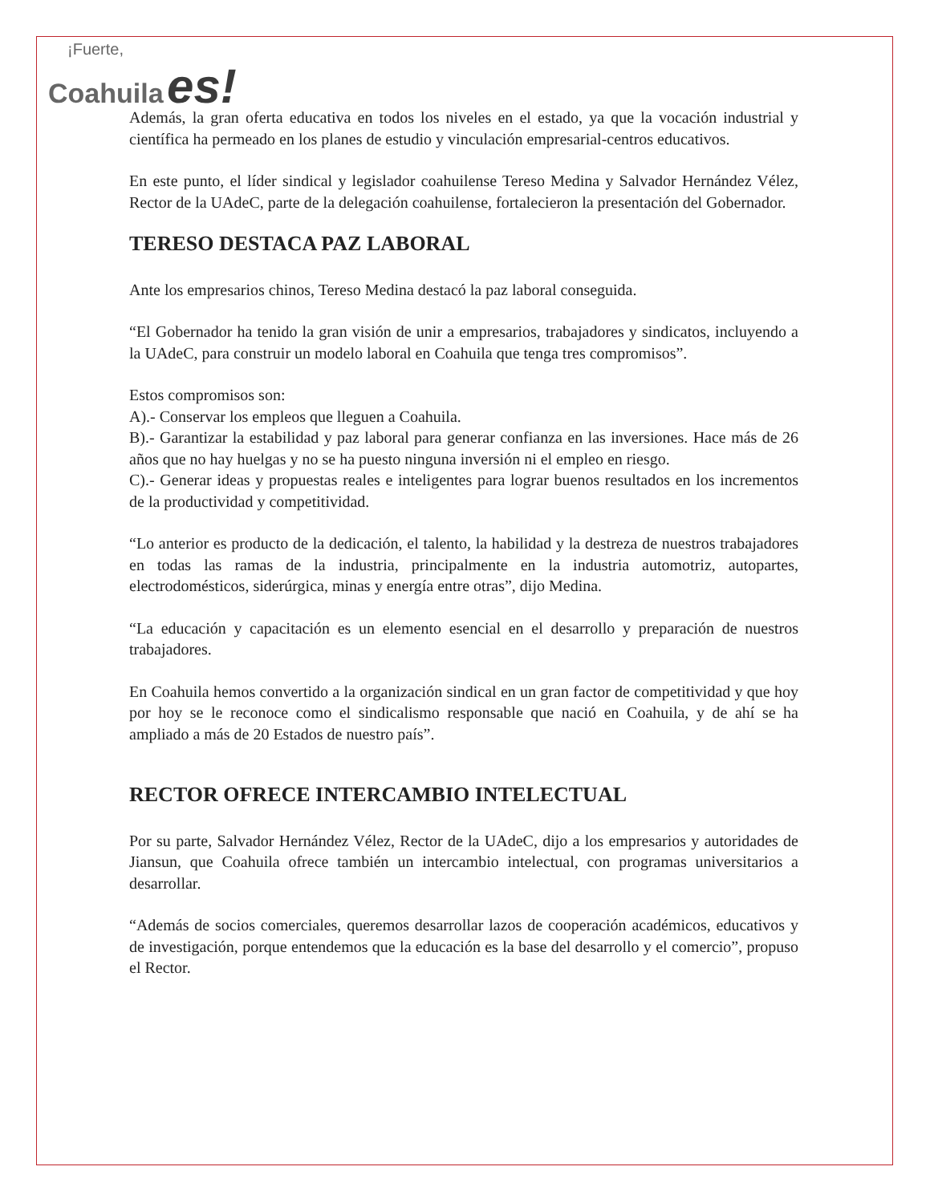¡Fuerte,
Coahuila es!
Además, la gran oferta educativa en todos los niveles en el estado, ya que la vocación industrial y científica ha permeado en los planes de estudio y vinculación empresarial-centros educativos.
En este punto, el líder sindical y legislador coahuilense Tereso Medina y Salvador Hernández Vélez, Rector de la UAdeC, parte de la delegación coahuilense, fortalecieron la presentación del Gobernador.
TERESO DESTACA PAZ LABORAL
Ante los empresarios chinos, Tereso Medina destacó la paz laboral conseguida.
“El Gobernador ha tenido la gran visión de unir a empresarios, trabajadores y sindicatos, incluyendo a la UAdeC, para construir un modelo laboral en Coahuila que tenga tres compromisos”.
Estos compromisos son:
A).- Conservar los empleos que lleguen a Coahuila.
B).- Garantizar la estabilidad y paz laboral para generar confianza en las inversiones. Hace más de 26 años que no hay huelgas y no se ha puesto ninguna inversión ni el empleo en riesgo.
C).- Generar ideas y propuestas reales e inteligentes para lograr buenos resultados en los incrementos de la productividad y competitividad.
“Lo anterior es producto de la dedicación, el talento, la habilidad y la destreza de nuestros trabajadores en todas las ramas de la industria, principalmente en la industria automotriz, autopartes, electrodomésticos, siderúrgica, minas y energía entre otras”, dijo Medina.
“La educación y capacitación es un elemento esencial en el desarrollo y preparación de nuestros trabajadores.
En Coahuila hemos convertido a la organización sindical en un gran factor de competitividad y que hoy por hoy se le reconoce como el sindicalismo responsable que nació en Coahuila, y de ahí se ha ampliado a más de 20 Estados de nuestro país”.
RECTOR OFRECE INTERCAMBIO INTELECTUAL
Por su parte, Salvador Hernández Vélez, Rector de la UAdeC, dijo a los empresarios y autoridades de Jiansun, que Coahuila ofrece también un intercambio intelectual, con programas universitarios a desarrollar.
“Además de socios comerciales, queremos desarrollar lazos de cooperación académicos, educativos y de investigación, porque entendemos que la educación es la base del desarrollo y el comercio”, propuso el Rector.